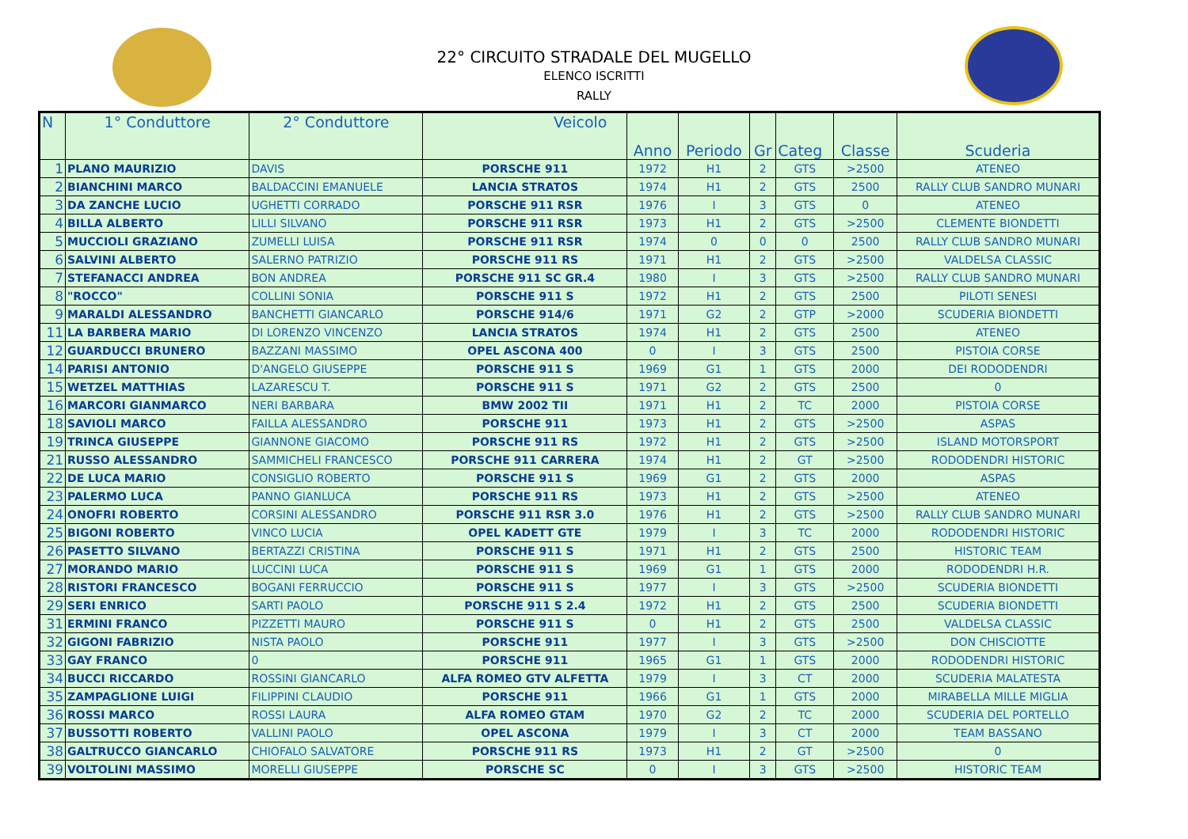22° CIRCUITO STRADALE DEL MUGELLO
ELENCO ISCRITTI
RALLY
| N | 1° Conduttore | 2° Conduttore | Veicolo | Anno | Periodo | Gr | Categ | Classe | Scuderia |
| --- | --- | --- | --- | --- | --- | --- | --- | --- | --- |
| 1 | PLANO MAURIZIO | DAVIS | PORSCHE 911 | 1972 | H1 | 2 | GTS | >2500 | ATENEO |
| 2 | BIANCHINI MARCO | BALDACCINI EMANUELE | LANCIA STRATOS | 1974 | H1 | 2 | GTS | 2500 | RALLY CLUB SANDRO MUNARI |
| 3 | DA ZANCHE LUCIO | UGHETTI CORRADO | PORSCHE 911 RSR | 1976 | I | 3 | GTS | 0 | ATENEO |
| 4 | BILLA ALBERTO | LILLI SILVANO | PORSCHE 911 RSR | 1973 | H1 | 2 | GTS | >2500 | CLEMENTE BIONDETTI |
| 5 | MUCCIOLI GRAZIANO | ZUMELLI LUISA | PORSCHE 911 RSR | 1974 | 0 | 0 | 0 | 2500 | RALLY CLUB SANDRO MUNARI |
| 6 | SALVINI ALBERTO | SALERNO PATRIZIO | PORSCHE 911 RS | 1971 | H1 | 2 | GTS | >2500 | VALDELSA CLASSIC |
| 7 | STEFANACCI ANDREA | BON ANDREA | PORSCHE 911 SC GR.4 | 1980 | I | 3 | GTS | >2500 | RALLY CLUB SANDRO MUNARI |
| 8 | "ROCCO" | COLLINI SONIA | PORSCHE 911 S | 1972 | H1 | 2 | GTS | 2500 | PILOTI SENESI |
| 9 | MARALDI ALESSANDRO | BANCHETTI GIANCARLO | PORSCHE 914/6 | 1971 | G2 | 2 | GTP | >2000 | SCUDERIA BIONDETTI |
| 11 | LA BARBERA MARIO | DI LORENZO VINCENZO | LANCIA STRATOS | 1974 | H1 | 2 | GTS | 2500 | ATENEO |
| 12 | GUARDUCCI BRUNERO | BAZZANI MASSIMO | OPEL ASCONA 400 | 0 | I | 3 | GTS | 2500 | PISTOIA CORSE |
| 14 | PARISI ANTONIO | D'ANGELO GIUSEPPE | PORSCHE 911 S | 1969 | G1 | 1 | GTS | 2000 | DEI RODODENDRI |
| 15 | WETZEL MATTHIAS | LAZARESCU T. | PORSCHE 911 S | 1971 | G2 | 2 | GTS | 2500 | 0 |
| 16 | MARCORI GIANMARCO | NERI BARBARA | BMW 2002 TII | 1971 | H1 | 2 | TC | 2000 | PISTOIA CORSE |
| 18 | SAVIOLI MARCO | FAILLA ALESSANDRO | PORSCHE 911 | 1973 | H1 | 2 | GTS | >2500 | ASPAS |
| 19 | TRINCA GIUSEPPE | GIANNONE GIACOMO | PORSCHE 911 RS | 1972 | H1 | 2 | GTS | >2500 | ISLAND MOTORSPORT |
| 21 | RUSSO ALESSANDRO | SAMMICHELI FRANCESCO | PORSCHE 911 CARRERA | 1974 | H1 | 2 | GT | >2500 | RODODENDRI HISTORIC |
| 22 | DE LUCA MARIO | CONSIGLIO ROBERTO | PORSCHE 911 S | 1969 | G1 | 2 | GTS | 2000 | ASPAS |
| 23 | PALERMO LUCA | PANNO GIANLUCA | PORSCHE 911 RS | 1973 | H1 | 2 | GTS | >2500 | ATENEO |
| 24 | ONOFRI ROBERTO | CORSINI ALESSANDRO | PORSCHE 911 RSR 3.0 | 1976 | H1 | 2 | GTS | >2500 | RALLY CLUB SANDRO MUNARI |
| 25 | BIGONI ROBERTO | VINCO LUCIA | OPEL KADETT GTE | 1979 | I | 3 | TC | 2000 | RODODENDRI HISTORIC |
| 26 | PASETTO SILVANO | BERTAZZI CRISTINA | PORSCHE 911 S | 1971 | H1 | 2 | GTS | 2500 | HISTORIC TEAM |
| 27 | MORANDO MARIO | LUCCINI LUCA | PORSCHE 911 S | 1969 | G1 | 1 | GTS | 2000 | RODODENDRI H.R. |
| 28 | RISTORI FRANCESCO | BOGANI FERRUCCIO | PORSCHE 911 S | 1977 | I | 3 | GTS | >2500 | SCUDERIA BIONDETTI |
| 29 | SERI ENRICO | SARTI PAOLO | PORSCHE 911 S 2.4 | 1972 | H1 | 2 | GTS | 2500 | SCUDERIA BIONDETTI |
| 31 | ERMINI FRANCO | PIZZETTI MAURO | PORSCHE 911 S | 0 | H1 | 2 | GTS | 2500 | VALDELSA CLASSIC |
| 32 | GIGONI FABRIZIO | NISTA PAOLO | PORSCHE 911 | 1977 | I | 3 | GTS | >2500 | DON CHISCIOTTE |
| 33 | GAY FRANCO | 0 | PORSCHE 911 | 1965 | G1 | 1 | GTS | 2000 | RODODENDRI HISTORIC |
| 34 | BUCCI RICCARDO | ROSSINI GIANCARLO | ALFA ROMEO GTV ALFETTA | 1979 | I | 3 | CT | 2000 | SCUDERIA MALATESTA |
| 35 | ZAMPAGLIONE LUIGI | FILIPPINI CLAUDIO | PORSCHE 911 | 1966 | G1 | 1 | GTS | 2000 | MIRABELLA MILLE MIGLIA |
| 36 | ROSSI MARCO | ROSSI LAURA | ALFA ROMEO GTAM | 1970 | G2 | 2 | TC | 2000 | SCUDERIA DEL PORTELLO |
| 37 | BUSSOTTI ROBERTO | VALLINI PAOLO | OPEL ASCONA | 1979 | I | 3 | CT | 2000 | TEAM BASSANO |
| 38 | GALTRUCCO GIANCARLO | CHIOFALO SALVATORE | PORSCHE 911 RS | 1973 | H1 | 2 | GT | >2500 | 0 |
| 39 | VOLTOLINI MASSIMO | MORELLI GIUSEPPE | PORSCHE SC | 0 | I | 3 | GTS | >2500 | HISTORIC TEAM |